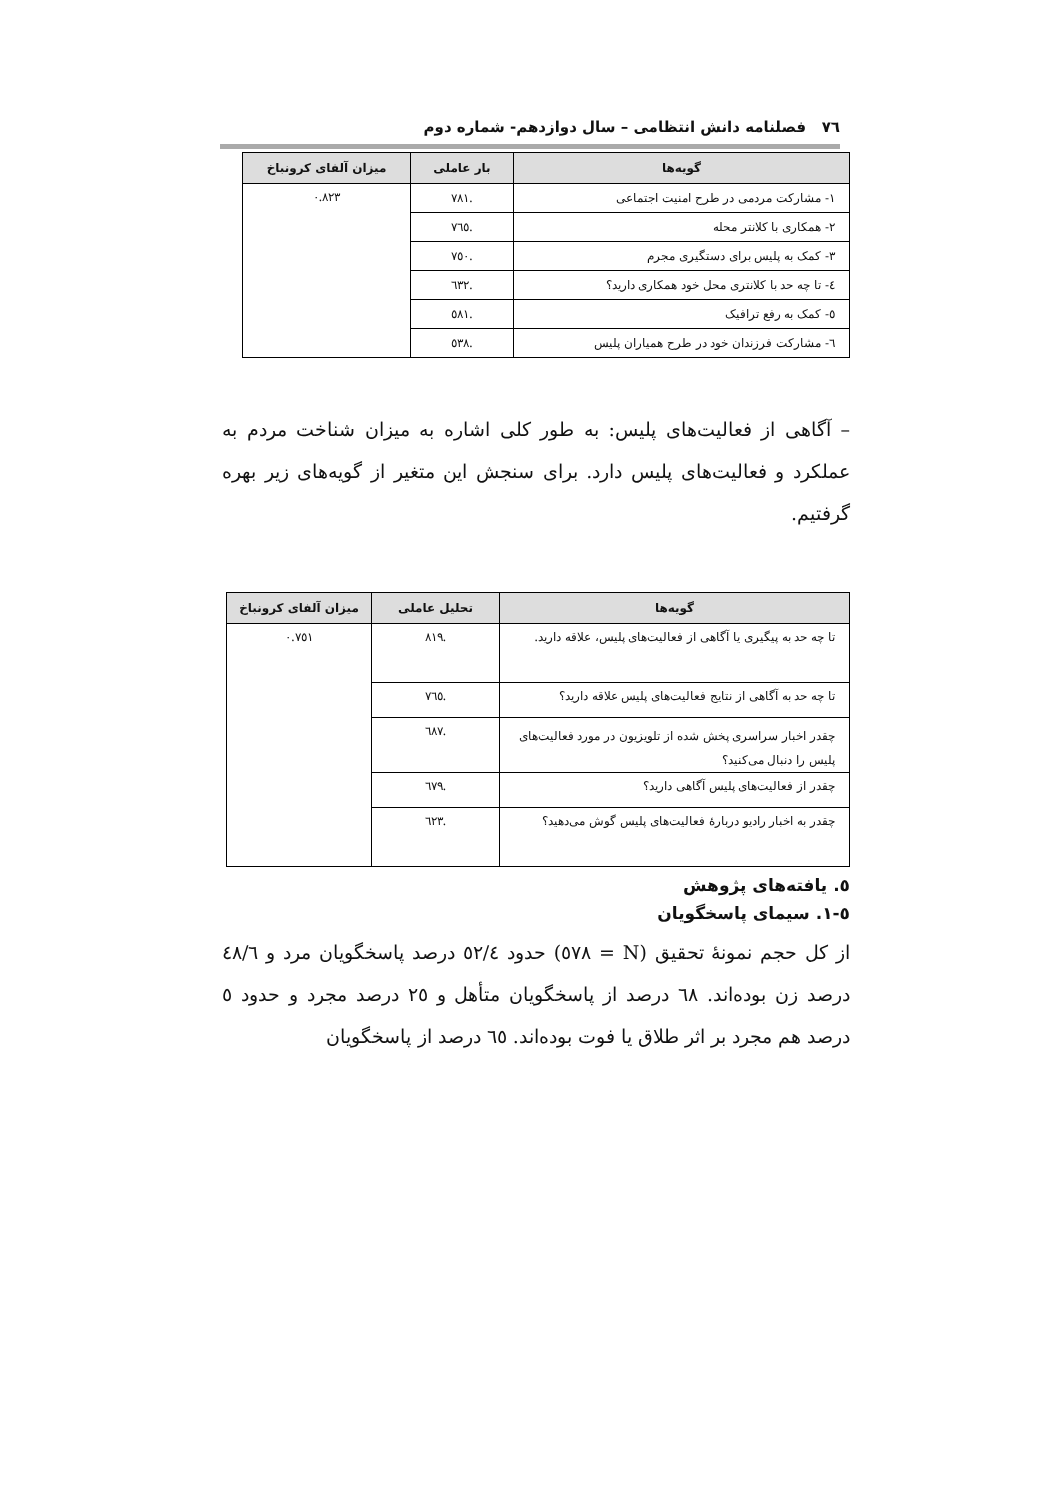٧٦ فصلنامه دانش انتظامی – سال دوازدهم- شماره دوم
| گویه‌ها | بار عاملی | میزان آلفای کرونباخ |
| --- | --- | --- |
| ۱- مشارکت مردمی در طرح امنیت اجتماعی | .۷۸۱ | ۰.۸۲۳ |
| ۲- همکاری با کلانتر محله | .۷٦٥ | |
| ۳- کمک به پلیس برای دستگیری مجرم | .۷٥۰ | |
| ٤- تا چه حد با کلانتری محل خود همکاری دارید؟ | .٦٣٢ | |
| ٥- کمک به رفع ترافیک | .٥٨١ | |
| ٦- مشارکت فرزندان خود در طرح همیاران پلیس | .٥٣٨ | |
– آگاهی از فعالیت‌های پلیس: به طور کلی اشاره به میزان شناخت مردم به عملکرد و فعالیت‌های پلیس دارد. برای سنجش این متغیر از گویه‌های زیر بهره گرفتیم.
| گویه‌ها | تحلیل عاملی | میزان آلفای کرونباخ |
| --- | --- | --- |
| تا چه حد به پیگیری یا آگاهی از فعالیت‌های پلیس، علاقه دارید. | .۸۱۹ | ۰.۷٥۱ |
| تا چه حد به آگاهی از نتایج فعالیت‌های پلیس علاقه دارید؟ | .۷٦٥ | |
| چقدر اخبار سراسری پخش شده از تلویزیون در مورد فعالیت‌های پلیس را دنبال می‌کنید؟ | .٦۸۷ | |
| چقدر از فعالیت‌های پلیس آگاهی دارید؟ | .٦۷۹ | |
| چقدر به اخبار رادیو دربارهٔ فعالیت‌های پلیس گوش می‌دهید؟ | .٦٢٣ | |
٥. یافته‌های پژوهش
٥-١. سیمای پاسخگویان
از کل حجم نمونهٔ تحقیق (N = ٥۷۸) حدود ٥٢/٤ درصد پاسخگویان مرد و ٤۸/٦ درصد زن بوده‌اند. ٦۸ درصد از پاسخگویان متأهل و ٢٥ درصد مجرد و حدود ٥ درصد هم مجرد بر اثر طلاق یا فوت بوده‌اند. ٦٥ درصد از پاسخگویان